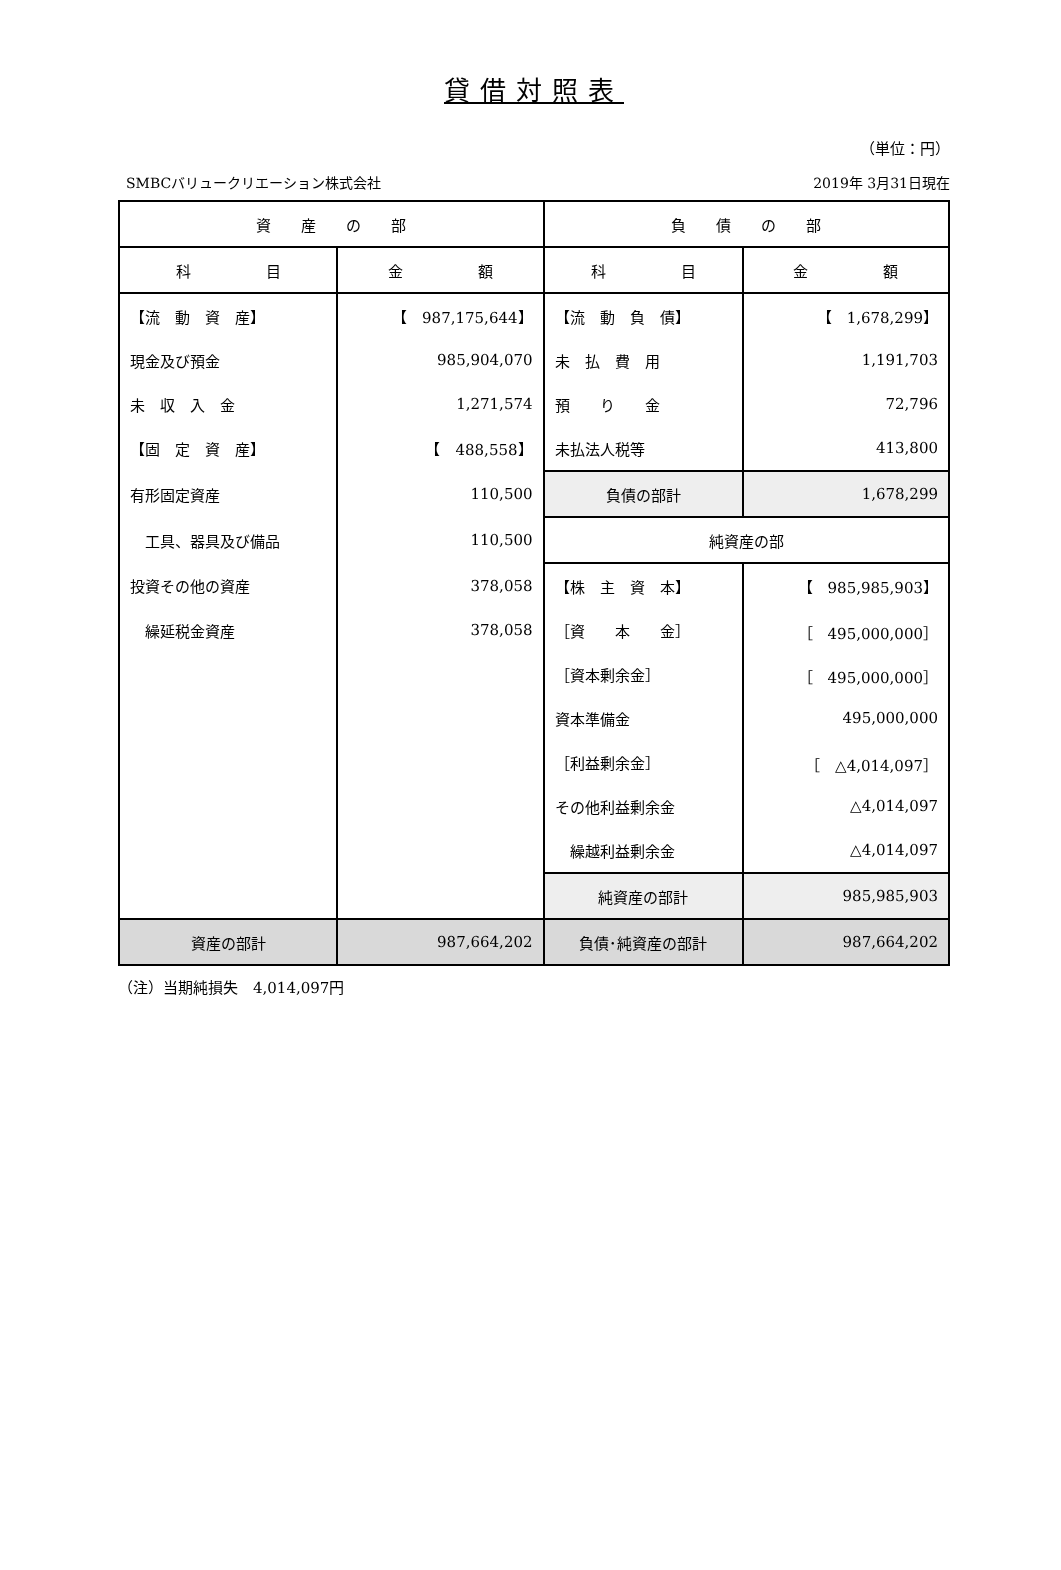貸借対照表
（単位：円）
SMBCバリュークリエーション株式会社 2019年 3月31日現在
| 資 産 の 部 | | 負 債 の 部 | |
| --- | --- | --- | --- |
| 科 目 | 金 額 | 科 目 | 金 額 |
| 【流 動 資 産】 | 【 987,175,644】 | 【流 動 負 債】 | 【 1,678,299】 |
| 現金及び預金 | 985,904,070 | 未 払 費 用 | 1,191,703 |
| 未 収 入 金 | 1,271,574 | 預 り 金 | 72,796 |
| 【固 定 資 産】 | 【 488,558】 | 未払法人税等 | 413,800 |
| 有形固定資産 | 110,500 | 負債の部計 | 1,678,299 |
| 工具、器具及び備品 | 110,500 | 純資産の部 | |
| 投資その他の資産 | 378,058 | 【株 主 資 本】 | 【 985,985,903】 |
| 繰延税金資産 | 378,058 | ［資 本 金］ | ［ 495,000,000］ |
| | | ［資本剰余金］ | ［ 495,000,000］ |
| | | 資本準備金 | 495,000,000 |
| | | ［利益剰余金］ | ［ △4,014,097］ |
| | | その他利益剰余金 | △4,014,097 |
| | | 繰越利益剰余金 | △4,014,097 |
| | | 純資産の部計 | 985,985,903 |
| 資産の部計 | 987,664,202 | 負債･純資産の部計 | 987,664,202 |
（注）当期純損失　4,014,097円